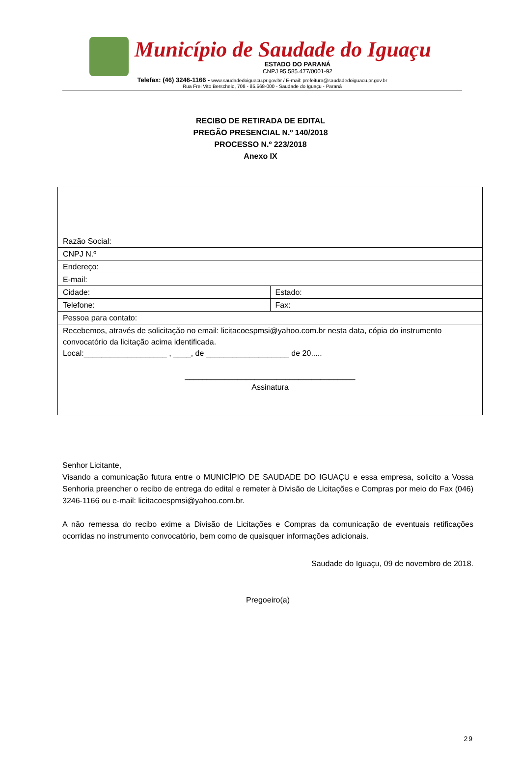Município de Saudade do Iguaçu
ESTADO DO PARANÁ
CNPJ 95.585.477/0001-92
Telefax: (46) 3246-1166 - www.saudadedoiguacu.pr.gov.br / E-mail: prefeitura@saudadedoiguacu.pr.gov.br
Rua Frei Vito Berscheid, 708 - 85.568-000 - Saudade do Iguaçu - Paraná
RECIBO DE RETIRADA DE EDITAL
PREGÃO PRESENCIAL N.º 140/2018
PROCESSO N.º 223/2018
Anexo IX
| Razão Social: | |
| CNPJ N.º | |
| Endereço: | |
| E-mail: | |
| Cidade: | Estado: |
| Telefone: | Fax: |
| Pessoa para contato: | |
| Recebemos, através de solicitação no email: licitacoespmsi@yahoo.com.br nesta data, cópia do instrumento convocatório da licitação acima identificada. Local:___________________ , ____, de ___________________ de 20..... _______________________________________ Assinatura | |
Senhor Licitante,
Visando a comunicação futura entre o MUNICÍPIO DE SAUDADE DO IGUAÇU e essa empresa, solicito a Vossa Senhoria preencher o recibo de entrega do edital e remeter à Divisão de Licitações e Compras por meio do Fax (046) 3246-1166 ou e-mail: licitacoespmsi@yahoo.com.br.
A não remessa do recibo exime a Divisão de Licitações e Compras da comunicação de eventuais retificações ocorridas no instrumento convocatório, bem como de quaisquer informações adicionais.
Saudade do Iguaçu, 09 de novembro de 2018.
Pregoeiro(a)
29